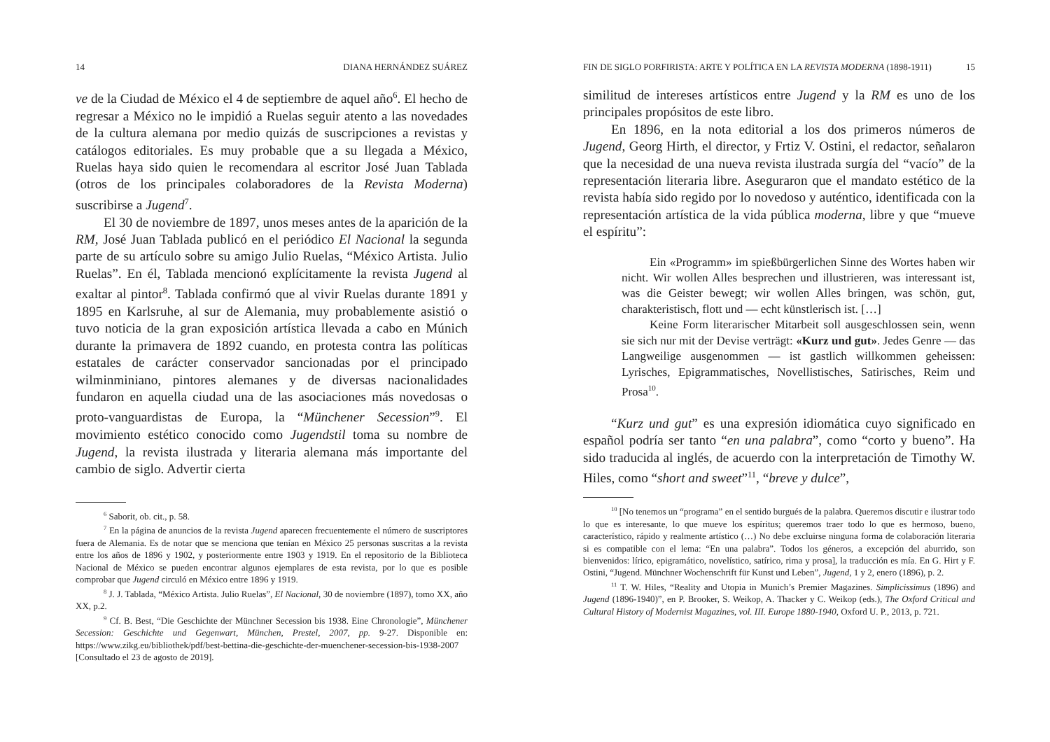14 DIANA HERNÁNDEZ SUÁREZ
ve de la Ciudad de México el 4 de septiembre de aquel año<sup>6</sup>. El hecho de regresar a México no le impidió a Ruelas seguir atento a las novedades de la cultura alemana por medio quizás de suscripciones a revistas y catálogos editoriales. Es muy probable que a su llegada a México, Ruelas haya sido quien le recomendara al escritor José Juan Tablada (otros de los principales colaboradores de la Revista Moderna) suscribirse a Jugend<sup>7</sup>.
El 30 de noviembre de 1897, unos meses antes de la aparición de la RM, José Juan Tablada publicó en el periódico El Nacional la segunda parte de su artículo sobre su amigo Julio Ruelas, “México Artista. Julio Ruelas”. En él, Tablada mencionó explícitamente la revista Jugend al exaltar al pintor<sup>8</sup>. Tablada confirmó que al vivir Ruelas durante 1891 y 1895 en Karlsruhe, al sur de Alemania, muy probablemente asistió o tuvo noticia de la gran exposición artística llevada a cabo en Múnich durante la primavera de 1892 cuando, en protesta contra las políticas estatales de carácter conservador sancionadas por el principado wilminminiano, pintores alemanes y de diversas nacionalidades fundaron en aquella ciudad una de las asociaciones más novedosas o proto-vanguardistas de Europa, la “Münchener Secession”<sup>9</sup>. El movimiento estético conocido como Jugendstil toma su nombre de Jugend, la revista ilustrada y literaria alemana más importante del cambio de siglo. Advertir cierta
<sup>6</sup> Saborit, ob. cit., p. 58.
<sup>7</sup> En la página de anuncios de la revista Jugend aparecen frecuentemente el número de suscriptores fuera de Alemania. Es de notar que se menciona que tenían en México 25 personas suscritas a la revista entre los años de 1896 y 1902, y posteriormente entre 1903 y 1919. En el repositorio de la Biblioteca Nacional de México se pueden encontrar algunos ejemplares de esta revista, por lo que es posible comprobar que Jugend circuló en México entre 1896 y 1919.
<sup>8</sup> J. J. Tablada, “México Artista. Julio Ruelas”, El Nacional, 30 de noviembre (1897), tomo XX, año XX, p.2.
<sup>9</sup> Cf. B. Best, “Die Geschichte der Münchner Secession bis 1938. Eine Chronologie”, Münchener Secession: Geschichte und Gegenwart, München, Prestel, 2007, pp. 9-27. Disponible en: https://www.zikg.eu/bibliothek/pdf/best-bettina-die-geschichte-der-muenchener-secession-bis-1938-2007 [Consultado el 23 de agosto de 2019].
FIN DE SIGLO PORFIRISTA: ARTE Y POLÍTICA EN LA REVISTA MODERNA (1898-1911) 15
similitud de intereses artísticos entre Jugend y la RM es uno de los principales propósitos de este libro.
En 1896, en la nota editorial a los dos primeros números de Jugend, Georg Hirth, el director, y Frtiz V. Ostini, el redactor, señalaron que la necesidad de una nueva revista ilustrada surgía del “vacío” de la representación literaria libre. Aseguraron que el mandato estético de la revista había sido regido por lo novedoso y auténtico, identificada con la representación artística de la vida pública moderna, libre y que “mueve el espíritu”:
Ein «Programm» im spießbürgerlichen Sinne des Wortes haben wir nicht. Wir wollen Alles besprechen und illustrieren, was interessant ist, was die Geister bewegt; wir wollen Alles bringen, was schön, gut, charakteristisch, flott und — echt künstlerisch ist. […]
Keine Form literarischer Mitarbeit soll ausgeschlossen sein, wenn sie sich nur mit der Devise verträgt: «Kurz und gut». Jedes Genre — das Langweilige ausgenommen — ist gastlich willkommen geheissen: Lyrisches, Epigrammatisches, Novellistisches, Satirisches, Reim und Prosa<sup>10</sup>.
“Kurz und gut” es una expresión idiomática cuyo significado en español podría ser tanto “en una palabra”, como “corto y bueno”. Ha sido traducida al inglés, de acuerdo con la interpretación de Timothy W. Hiles, como “short and sweet”<sup>11</sup>, “breve y dulce”,
<sup>10</sup> [No tenemos un “programa” en el sentido burgués de la palabra. Queremos discutir e ilustrar todo lo que es interesante, lo que mueve los espíritus; queremos traer todo lo que es hermoso, bueno, característico, rápido y realmente artístico (…) No debe excluirse ninguna forma de colaboración literaria si es compatible con el lema: “En una palabra”. Todos los géneros, a excepción del aburrido, son bienvenidos: lírico, epigramático, novelístico, satírico, rima y prosa], la traducción es mía. En G. Hirt y F. Ostini, “Jugend. Münchner Wochenschrift für Kunst und Leben”, Jugend, 1 y 2, enero (1896), p. 2.
<sup>11</sup> T. W. Hiles, “Reality and Utopia in Munich’s Premier Magazines. Simplicissimus (1896) and Jugend (1896-1940)”, en P. Brooker, S. Weikop, A. Thacker y C. Weikop (eds.), The Oxford Critical and Cultural History of Modernist Magazines, vol. III. Europe 1880-1940, Oxford U. P., 2013, p. 721.